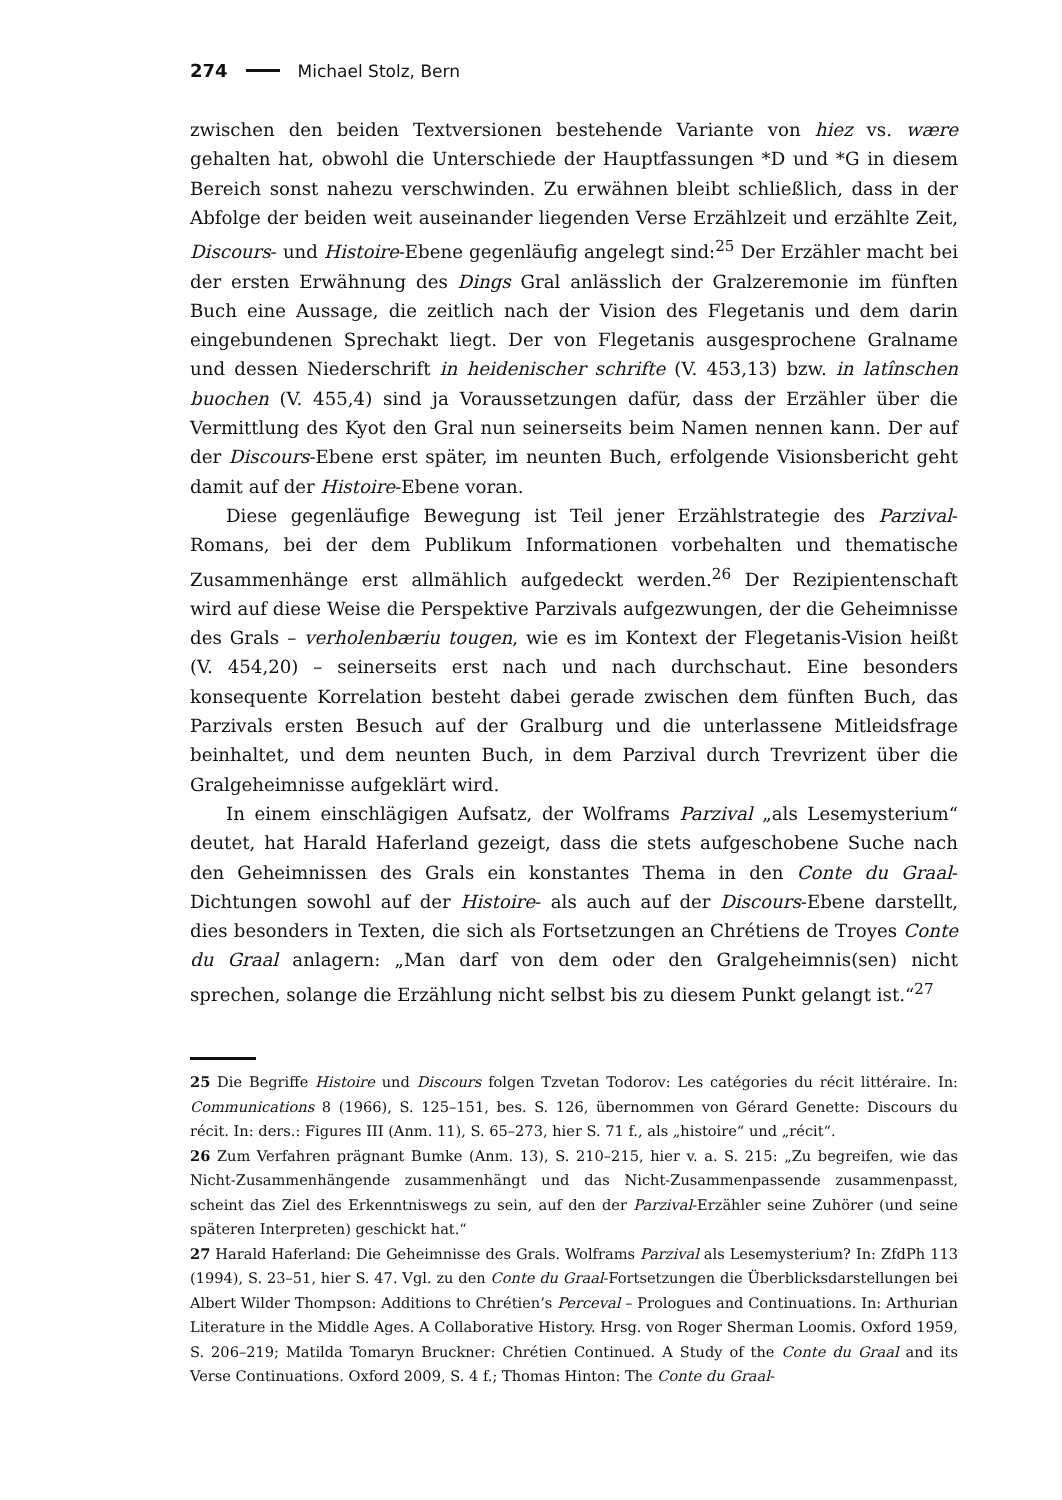274 Michael Stolz, Bern
zwischen den beiden Textversionen bestehende Variante von hiez vs. wære gehalten hat, obwohl die Unterschiede der Hauptfassungen *D und *G in diesem Bereich sonst nahezu verschwinden. Zu erwähnen bleibt schließlich, dass in der Abfolge der beiden weit auseinander liegenden Verse Erzählzeit und erzählte Zeit, Discours- und Histoire-Ebene gegenläufig angelegt sind:<sup>25</sup> Der Erzähler macht bei der ersten Erwähnung des Dings Gral anlässlich der Gralzeremonie im fünften Buch eine Aussage, die zeitlich nach der Vision des Flegetanis und dem darin eingebundenen Sprechakt liegt. Der von Flegetanis ausgesprochene Gralname und dessen Niederschrift in heidenischer schrifte (V. 453,13) bzw. in latînschen buochen (V. 455,4) sind ja Voraussetzungen dafür, dass der Erzähler über die Vermittlung des Kyot den Gral nun seinerseits beim Namen nennen kann. Der auf der Discours-Ebene erst später, im neunten Buch, erfolgende Visionsbericht geht damit auf der Histoire-Ebene voran.
Diese gegenläufige Bewegung ist Teil jener Erzählstrategie des Parzival-Romans, bei der dem Publikum Informationen vorbehalten und thematische Zusammenhänge erst allmählich aufgedeckt werden.<sup>26</sup> Der Rezipientenschaft wird auf diese Weise die Perspektive Parzivals aufgezwungen, der die Geheimnisse des Grals – verholenbæriu tougen, wie es im Kontext der Flegetanis-Vision heißt (V. 454,20) – seinerseits erst nach und nach durchschaut. Eine besonders konsequente Korrelation besteht dabei gerade zwischen dem fünften Buch, das Parzivals ersten Besuch auf der Gralburg und die unterlassene Mitleidsfrage beinhaltet, und dem neunten Buch, in dem Parzival durch Trevrizent über die Gralgeheimnisse aufgeklärt wird.
In einem einschlägigen Aufsatz, der Wolframs Parzival „als Lesemysterium“ deutet, hat Harald Haferland gezeigt, dass die stets aufgeschobene Suche nach den Geheimnissen des Grals ein konstantes Thema in den Conte du Graal-Dichtungen sowohl auf der Histoire- als auch auf der Discours-Ebene darstellt, dies besonders in Texten, die sich als Fortsetzungen an Chrétiens de Troyes Conte du Graal anlagern: „Man darf von dem oder den Gralgeheimnis(sen) nicht sprechen, solange die Erzählung nicht selbst bis zu diesem Punkt gelangt ist.“<sup>27</sup>
25 Die Begriffe Histoire und Discours folgen Tzvetan Todorov: Les catégories du récit littéraire. In: Communications 8 (1966), S. 125–151, bes. S. 126, übernommen von Gérard Genette: Discours du récit. In: ders.: Figures III (Anm. 11), S. 65–273, hier S. 71 f., als „histoire“ und „récit“.
26 Zum Verfahren prägnant Bumke (Anm. 13), S. 210–215, hier v. a. S. 215: „Zu begreifen, wie das Nicht-Zusammenhängende zusammenhängt und das Nicht-Zusammenpassende zusammenpasst, scheint das Ziel des Erkenntniswegs zu sein, auf den der Parzival-Erzähler seine Zuhörer (und seine späteren Interpreten) geschickt hat.“
27 Harald Haferland: Die Geheimnisse des Grals. Wolframs Parzival als Lesemysterium? In: ZfdPh 113 (1994), S. 23–51, hier S. 47. Vgl. zu den Conte du Graal-Fortsetzungen die Überblicksdarstellungen bei Albert Wilder Thompson: Additions to Chrétien’s Perceval – Prologues and Continuations. In: Arthurian Literature in the Middle Ages. A Collaborative History. Hrsg. von Roger Sherman Loomis. Oxford 1959, S. 206–219; Matilda Tomaryn Bruckner: Chrétien Continued. A Study of the Conte du Graal and its Verse Continuations. Oxford 2009, S. 4 f.; Thomas Hinton: The Conte du Graal-